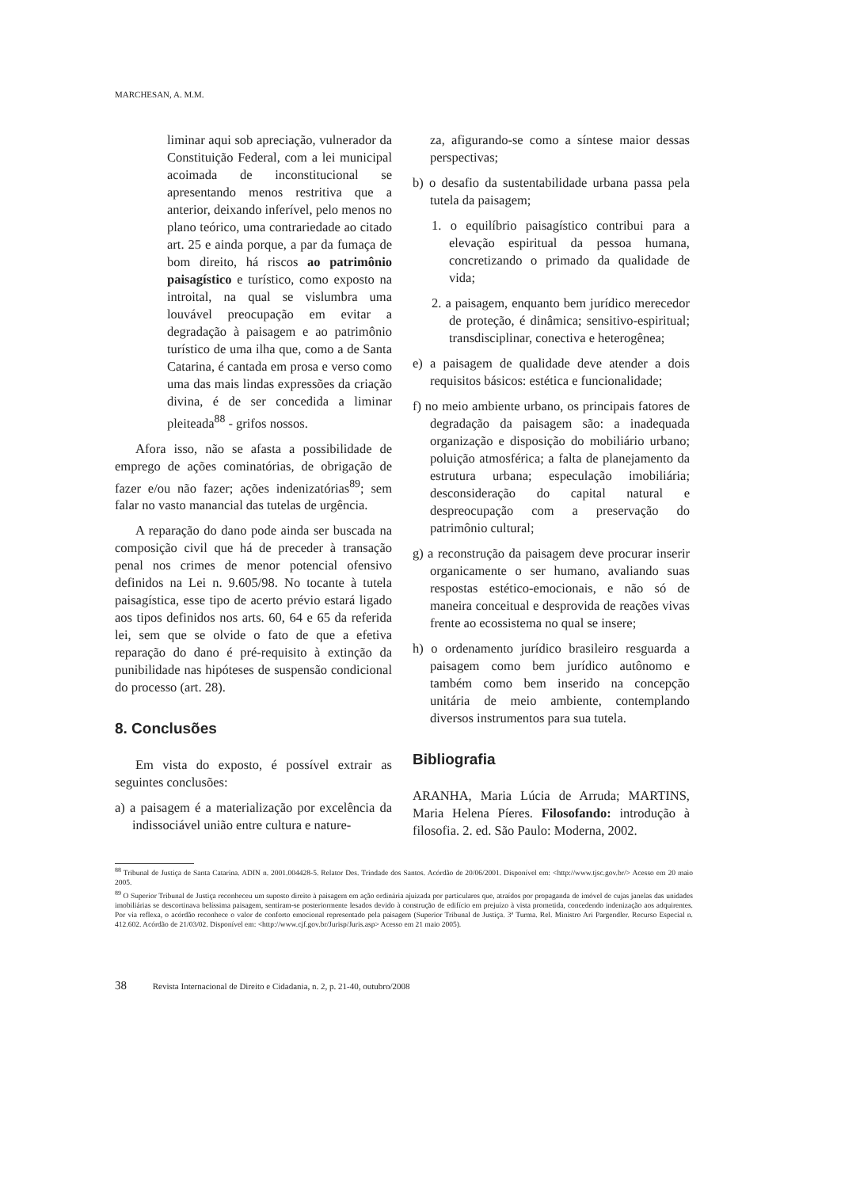MARCHESAN, A. M.M.
liminar aqui sob apreciação, vulnerador da Constituição Federal, com a lei municipal acoimada de inconstitucional se apresentando menos restritiva que a anterior, deixando inferível, pelo menos no plano teórico, uma contrariedade ao citado art. 25 e ainda porque, a par da fumaça de bom direito, há riscos ao patrimônio paisagístico e turístico, como exposto na introital, na qual se vislumbra uma louvável preocupação em evitar a degradação à paisagem e ao patrimônio turístico de uma ilha que, como a de Santa Catarina, é cantada em prosa e verso como uma das mais lindas expressões da criação divina, é de ser concedida a liminar pleiteada<sup>88</sup> - grifos nossos.
Afora isso, não se afasta a possibilidade de emprego de ações cominatórias, de obrigação de fazer e/ou não fazer; ações indenizatórias<sup>89</sup>; sem falar no vasto manancial das tutelas de urgência.
A reparação do dano pode ainda ser buscada na composição civil que há de preceder à transação penal nos crimes de menor potencial ofensivo definidos na Lei n. 9.605/98. No tocante à tutela paisagística, esse tipo de acerto prévio estará ligado aos tipos definidos nos arts. 60, 64 e 65 da referida lei, sem que se olvide o fato de que a efetiva reparação do dano é pré-requisito à extinção da punibilidade nas hipóteses de suspensão condicional do processo (art. 28).
8. Conclusões
Em vista do exposto, é possível extrair as seguintes conclusões:
a) a paisagem é a materialização por excelência da indissociável união entre cultura e nature-
za, afigurando-se como a síntese maior dessas perspectivas;
b) o desafio da sustentabilidade urbana passa pela tutela da paisagem;
1. o equilíbrio paisagístico contribui para a elevação espiritual da pessoa humana, concretizando o primado da qualidade de vida;
2. a paisagem, enquanto bem jurídico merecedor de proteção, é dinâmica; sensitivo-espiritual; transdisciplinar, conectiva e heterogênea;
e) a paisagem de qualidade deve atender a dois requisitos básicos: estética e funcionalidade;
f) no meio ambiente urbano, os principais fatores de degradação da paisagem são: a inadequada organização e disposição do mobiliário urbano; poluição atmosférica; a falta de planejamento da estrutura urbana; especulação imobiliária; desconsideração do capital natural e despreocupação com a preservação do patrimônio cultural;
g) a reconstrução da paisagem deve procurar inserir organicamente o ser humano, avaliando suas respostas estético-emocionais, e não só de maneira conceitual e desprovida de reações vivas frente ao ecossistema no qual se insere;
h) o ordenamento jurídico brasileiro resguarda a paisagem como bem jurídico autônomo e também como bem inserido na concepção unitária de meio ambiente, contemplando diversos instrumentos para sua tutela.
Bibliografia
ARANHA, Maria Lúcia de Arruda; MARTINS, Maria Helena Píeres. Filosofando: introdução à filosofia. 2. ed. São Paulo: Moderna, 2002.
<sup>88</sup> Tribunal de Justiça de Santa Catarina. ADIN n. 2001.004428-5. Relator Des. Trindade dos Santos. Acórdão de 20/06/2001. Disponível em: <http://www.tjsc.gov.br/> Acesso em 20 maio 2005.
<sup>89</sup> O Superior Tribunal de Justiça reconheceu um suposto direito à paisagem em ação ordinária ajuizada por particulares que, atraídos por propaganda de imóvel de cujas janelas das unidades imobiliárias se descortinava belíssima paisagem, sentiram-se posteriormente lesados devido à construção de edifício em prejuízo à vista prometida, concedendo indenização aos adquirentes. Por via reflexa, o acórdão reconhece o valor de conforto emocional representado pela paisagem (Superior Tribunal de Justiça. 3ª Turma. Rel. Ministro Ari Pargendler. Recurso Especial n. 412.602. Acórdão de 21/03/02. Disponível em: <http://www.cjf.gov.br/Jurisp/Juris.asp> Acesso em 21 maio 2005).
38 Revista Internacional de Direito e Cidadania, n. 2, p. 21-40, outubro/2008